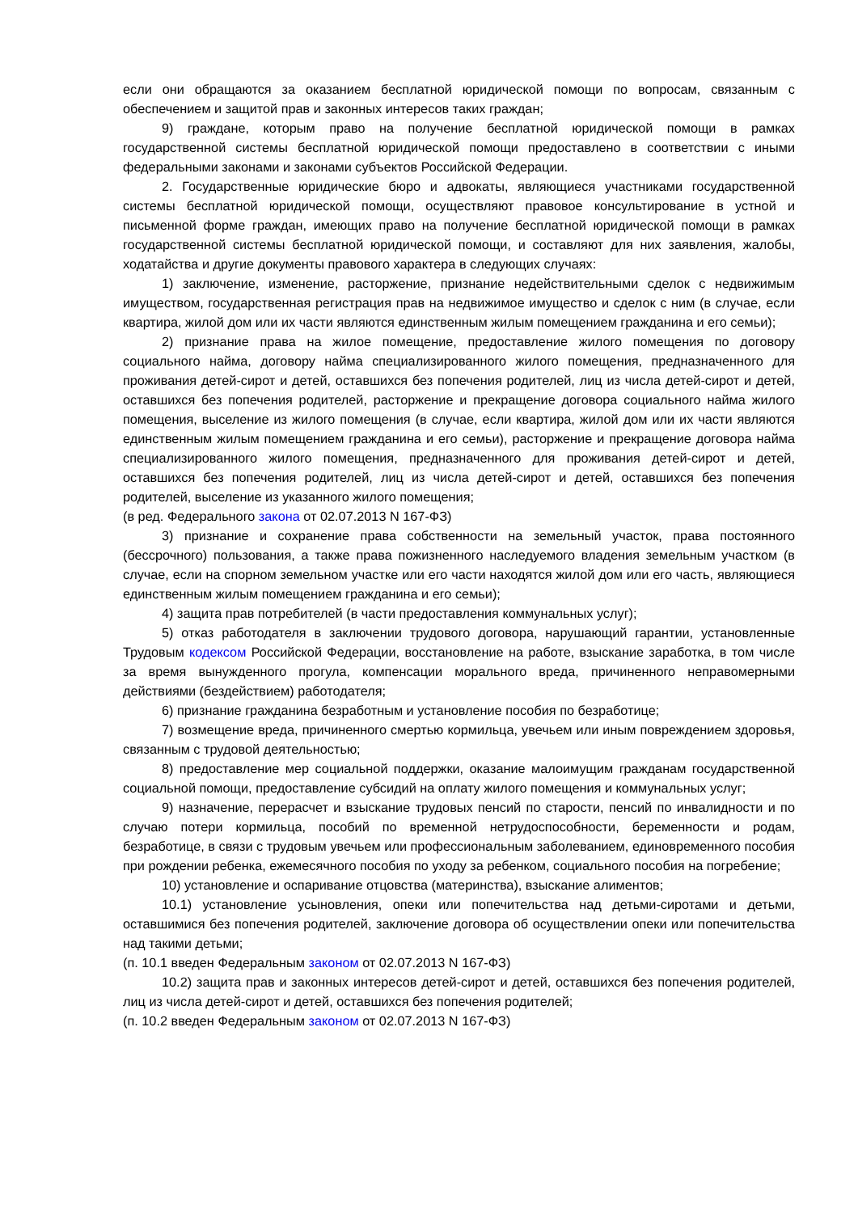если они обращаются за оказанием бесплатной юридической помощи по вопросам, связанным с обеспечением и защитой прав и законных интересов таких граждан;
9) граждане, которым право на получение бесплатной юридической помощи в рамках государственной системы бесплатной юридической помощи предоставлено в соответствии с иными федеральными законами и законами субъектов Российской Федерации.
2. Государственные юридические бюро и адвокаты, являющиеся участниками государственной системы бесплатной юридической помощи, осуществляют правовое консультирование в устной и письменной форме граждан, имеющих право на получение бесплатной юридической помощи в рамках государственной системы бесплатной юридической помощи, и составляют для них заявления, жалобы, ходатайства и другие документы правового характера в следующих случаях:
1) заключение, изменение, расторжение, признание недействительными сделок с недвижимым имуществом, государственная регистрация прав на недвижимое имущество и сделок с ним (в случае, если квартира, жилой дом или их части являются единственным жилым помещением гражданина и его семьи);
2) признание права на жилое помещение, предоставление жилого помещения по договору социального найма, договору найма специализированного жилого помещения, предназначенного для проживания детей-сирот и детей, оставшихся без попечения родителей, лиц из числа детей-сирот и детей, оставшихся без попечения родителей, расторжение и прекращение договора социального найма жилого помещения, выселение из жилого помещения (в случае, если квартира, жилой дом или их части являются единственным жилым помещением гражданина и его семьи), расторжение и прекращение договора найма специализированного жилого помещения, предназначенного для проживания детей-сирот и детей, оставшихся без попечения родителей, лиц из числа детей-сирот и детей, оставшихся без попечения родителей, выселение из указанного жилого помещения;
(в ред. Федерального закона от 02.07.2013 N 167-ФЗ)
3) признание и сохранение права собственности на земельный участок, права постоянного (бессрочного) пользования, а также права пожизненного наследуемого владения земельным участком (в случае, если на спорном земельном участке или его части находятся жилой дом или его часть, являющиеся единственным жилым помещением гражданина и его семьи);
4) защита прав потребителей (в части предоставления коммунальных услуг);
5) отказ работодателя в заключении трудового договора, нарушающий гарантии, установленные Трудовым кодексом Российской Федерации, восстановление на работе, взыскание заработка, в том числе за время вынужденного прогула, компенсации морального вреда, причиненного неправомерными действиями (бездействием) работодателя;
6) признание гражданина безработным и установление пособия по безработице;
7) возмещение вреда, причиненного смертью кормильца, увечьем или иным повреждением здоровья, связанным с трудовой деятельностью;
8) предоставление мер социальной поддержки, оказание малоимущим гражданам государственной социальной помощи, предоставление субсидий на оплату жилого помещения и коммунальных услуг;
9) назначение, перерасчет и взыскание трудовых пенсий по старости, пенсий по инвалидности и по случаю потери кормильца, пособий по временной нетрудоспособности, беременности и родам, безработице, в связи с трудовым увечьем или профессиональным заболеванием, единовременного пособия при рождении ребенка, ежемесячного пособия по уходу за ребенком, социального пособия на погребение;
10) установление и оспаривание отцовства (материнства), взыскание алиментов;
10.1) установление усыновления, опеки или попечительства над детьми-сиротами и детьми, оставшимися без попечения родителей, заключение договора об осуществлении опеки или попечительства над такими детьми;
(п. 10.1 введен Федеральным законом от 02.07.2013 N 167-ФЗ)
10.2) защита прав и законных интересов детей-сирот и детей, оставшихся без попечения родителей, лиц из числа детей-сирот и детей, оставшихся без попечения родителей;
(п. 10.2 введен Федеральным законом от 02.07.2013 N 167-ФЗ)